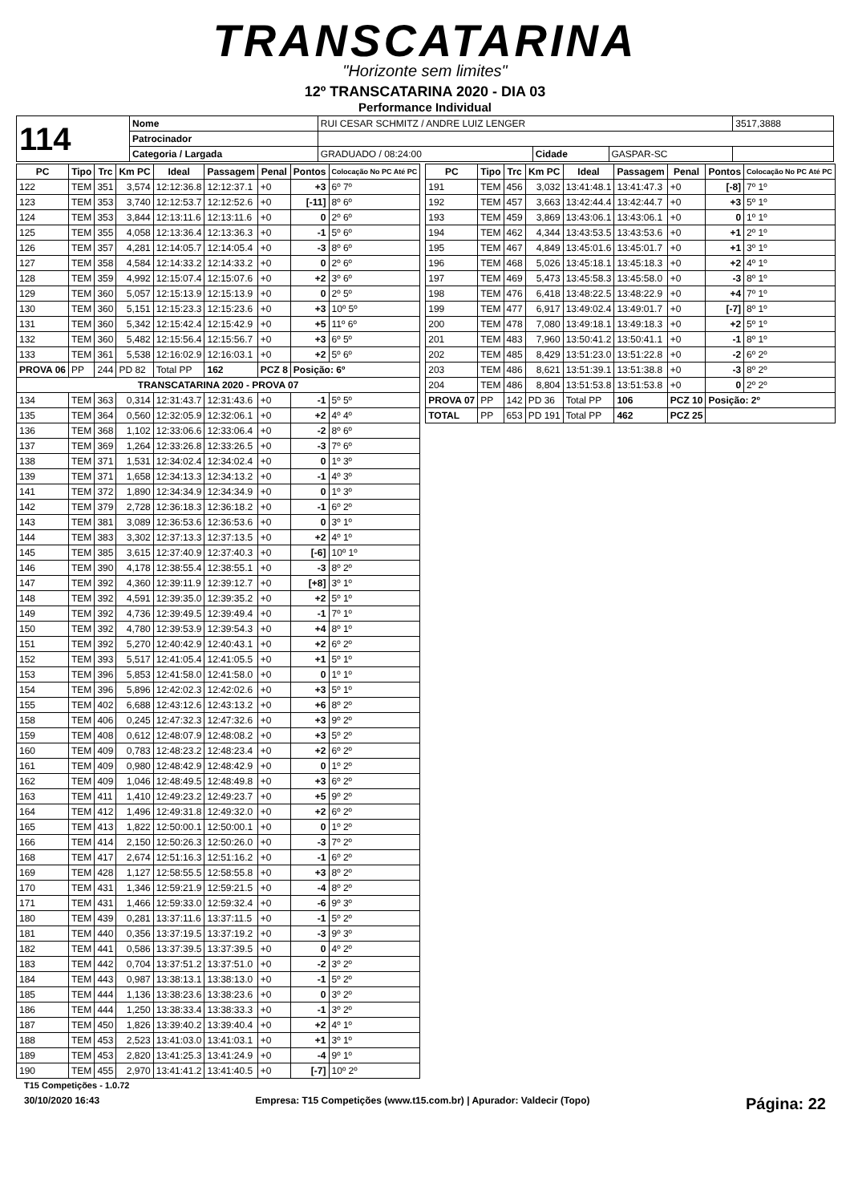TRANSCATARINA
"Horizonte sem limites"
12º TRANSCATARINA 2020 - DIA 03
Performance Individual
| 114 | Nome | RUI CESAR SCHMITZ / ANDRE LUIZ LENGER | | | 3517,3888 |
| | Patrocinador | | | | |
| | Categoria / Largada | GRADUADO / 08:24:00 | Cidade | GASPAR-SC | |
| PC | Tipo | Trc | Km PC | Ideal | Passagem | Penal | Pontos | Colocação No PC Até PC |
| --- | --- | --- | --- | --- | --- | --- | --- | --- |
| 122 | TEM | 351 | 3,574 | 12:12:36.8 | 12:12:37.1 | +0 | +3 | 6º 7º |
| 123 | TEM | 353 | 3,740 | 12:12:53.7 | 12:12:52.6 | +0 | [-11] | 8º 6º |
| 124 | TEM | 353 | 3,844 | 12:13:11.6 | 12:13:11.6 | +0 | 0 | 2º 6º |
| 125 | TEM | 355 | 4,058 | 12:13:36.4 | 12:13:36.3 | +0 | -1 | 5º 6º |
| 126 | TEM | 357 | 4,281 | 12:14:05.7 | 12:14:05.4 | +0 | -3 | 8º 6º |
| 127 | TEM | 358 | 4,584 | 12:14:33.2 | 12:14:33.2 | +0 | 0 | 2º 6º |
| 128 | TEM | 359 | 4,992 | 12:15:07.4 | 12:15:07.6 | +0 | +2 | 3º 6º |
| 129 | TEM | 360 | 5,057 | 12:15:13.9 | 12:15:13.9 | +0 | 0 | 2º 5º |
| 130 | TEM | 360 | 5,151 | 12:15:23.3 | 12:15:23.6 | +0 | +3 | 10º 5º |
| 131 | TEM | 360 | 5,342 | 12:15:42.4 | 12:15:42.9 | +0 | +5 | 11º 6º |
| 132 | TEM | 360 | 5,482 | 12:15:56.4 | 12:15:56.7 | +0 | +3 | 6º 5º |
| 133 | TEM | 361 | 5,538 | 12:16:02.9 | 12:16:03.1 | +0 | +2 | 5º 6º |
| PROVA 06 | PP | 244 | PD 82 | Total PP | 162 | PCZ 8 | Posição: 6º | |
| TRANSCATARINA 2020 - PROVA 07 | | | | | | | | |
| 134 | TEM | 363 | 0,314 | 12:31:43.7 | 12:31:43.6 | +0 | -1 | 5º 5º |
| 135 | TEM | 364 | 0,560 | 12:32:05.9 | 12:32:06.1 | +0 | +2 | 4º 4º |
| 136 | TEM | 368 | 1,102 | 12:33:06.6 | 12:33:06.4 | +0 | -2 | 8º 6º |
| 137 | TEM | 369 | 1,264 | 12:33:26.8 | 12:33:26.5 | +0 | -3 | 7º 6º |
| 138 | TEM | 371 | 1,531 | 12:34:02.4 | 12:34:02.4 | +0 | 0 | 1º 3º |
| 139 | TEM | 371 | 1,658 | 12:34:13.3 | 12:34:13.2 | +0 | -1 | 4º 3º |
| 141 | TEM | 372 | 1,890 | 12:34:34.9 | 12:34:34.9 | +0 | 0 | 1º 3º |
| 142 | TEM | 379 | 2,728 | 12:36:18.3 | 12:36:18.2 | +0 | -1 | 6º 2º |
| 143 | TEM | 381 | 3,089 | 12:36:53.6 | 12:36:53.6 | +0 | 0 | 3º 1º |
| 144 | TEM | 383 | 3,302 | 12:37:13.3 | 12:37:13.5 | +0 | +2 | 4º 1º |
| 145 | TEM | 385 | 3,615 | 12:37:40.9 | 12:37:40.3 | +0 | [-6] | 10º 1º |
| 146 | TEM | 390 | 4,178 | 12:38:55.4 | 12:38:55.1 | +0 | -3 | 8º 2º |
| 147 | TEM | 392 | 4,360 | 12:39:11.9 | 12:39:12.7 | +0 | [+8] | 3º 1º |
| 148 | TEM | 392 | 4,591 | 12:39:35.0 | 12:39:35.2 | +0 | +2 | 5º 1º |
| 149 | TEM | 392 | 4,736 | 12:39:49.5 | 12:39:49.4 | +0 | -1 | 7º 1º |
| 150 | TEM | 392 | 4,780 | 12:39:53.9 | 12:39:54.3 | +0 | +4 | 8º 1º |
| 151 | TEM | 392 | 5,270 | 12:40:42.9 | 12:40:43.1 | +0 | +2 | 6º 2º |
| 152 | TEM | 393 | 5,517 | 12:41:05.4 | 12:41:05.5 | +0 | +1 | 5º 1º |
| 153 | TEM | 396 | 5,853 | 12:41:58.0 | 12:41:58.0 | +0 | 0 | 1º 1º |
| 154 | TEM | 396 | 5,896 | 12:42:02.3 | 12:42:02.6 | +0 | +3 | 5º 1º |
| 155 | TEM | 402 | 6,688 | 12:43:12.6 | 12:43:13.2 | +0 | +6 | 8º 2º |
| 158 | TEM | 406 | 0,245 | 12:47:32.3 | 12:47:32.6 | +0 | +3 | 9º 2º |
| 159 | TEM | 408 | 0,612 | 12:48:07.9 | 12:48:08.2 | +0 | +3 | 5º 2º |
| 160 | TEM | 409 | 0,783 | 12:48:23.2 | 12:48:23.4 | +0 | +2 | 6º 2º |
| 161 | TEM | 409 | 0,980 | 12:48:42.9 | 12:48:42.9 | +0 | 0 | 1º 2º |
| 162 | TEM | 409 | 1,046 | 12:48:49.5 | 12:48:49.8 | +0 | +3 | 6º 2º |
| 163 | TEM | 411 | 1,410 | 12:49:23.2 | 12:49:23.7 | +0 | +5 | 9º 2º |
| 164 | TEM | 412 | 1,496 | 12:49:31.8 | 12:49:32.0 | +0 | +2 | 6º 2º |
| 165 | TEM | 413 | 1,822 | 12:50:00.1 | 12:50:00.1 | +0 | 0 | 1º 2º |
| 166 | TEM | 414 | 2,150 | 12:50:26.3 | 12:50:26.0 | +0 | -3 | 7º 2º |
| 168 | TEM | 417 | 2,674 | 12:51:16.3 | 12:51:16.2 | +0 | -1 | 6º 2º |
| 169 | TEM | 428 | 1,127 | 12:58:55.5 | 12:58:55.8 | +0 | +3 | 8º 2º |
| 170 | TEM | 431 | 1,346 | 12:59:21.9 | 12:59:21.5 | +0 | -4 | 8º 2º |
| 171 | TEM | 431 | 1,466 | 12:59:33.0 | 12:59:32.4 | +0 | -6 | 9º 3º |
| 180 | TEM | 439 | 0,281 | 13:37:11.6 | 13:37:11.5 | +0 | -1 | 5º 2º |
| 181 | TEM | 440 | 0,356 | 13:37:19.5 | 13:37:19.2 | +0 | -3 | 9º 3º |
| 182 | TEM | 441 | 0,586 | 13:37:39.5 | 13:37:39.5 | +0 | 0 | 4º 2º |
| 183 | TEM | 442 | 0,704 | 13:37:51.2 | 13:37:51.0 | +0 | -2 | 3º 2º |
| 184 | TEM | 443 | 0,987 | 13:38:13.1 | 13:38:13.0 | +0 | -1 | 5º 2º |
| 185 | TEM | 444 | 1,136 | 13:38:23.6 | 13:38:23.6 | +0 | 0 | 3º 2º |
| 186 | TEM | 444 | 1,250 | 13:38:33.4 | 13:38:33.3 | +0 | -1 | 3º 2º |
| 187 | TEM | 450 | 1,826 | 13:39:40.2 | 13:39:40.4 | +0 | +2 | 4º 1º |
| 188 | TEM | 453 | 2,523 | 13:41:03.0 | 13:41:03.1 | +0 | +1 | 3º 1º |
| 189 | TEM | 453 | 2,820 | 13:41:25.3 | 13:41:24.9 | +0 | -4 | 9º 1º |
| 190 | TEM | 455 | 2,970 | 13:41:41.2 | 13:41:40.5 | +0 | [-7] | 10º 2º |
| PC | Tipo | Trc | Km PC | Ideal | Passagem | Penal | Pontos | Colocação No PC Até PC |
| --- | --- | --- | --- | --- | --- | --- | --- | --- |
| 191 | TEM | 456 | 3,032 | 13:41:48.1 | 13:41:47.3 | +0 | [-8] | 7º 1º |
| 192 | TEM | 457 | 3,663 | 13:42:44.4 | 13:42:44.7 | +0 | +3 | 5º 1º |
| 193 | TEM | 459 | 3,869 | 13:43:06.1 | 13:43:06.1 | +0 | 0 | 1º 1º |
| 194 | TEM | 462 | 4,344 | 13:43:53.5 | 13:43:53.6 | +0 | +1 | 2º 1º |
| 195 | TEM | 467 | 4,849 | 13:45:01.6 | 13:45:01.7 | +0 | +1 | 3º 1º |
| 196 | TEM | 468 | 5,026 | 13:45:18.1 | 13:45:18.3 | +0 | +2 | 4º 1º |
| 197 | TEM | 469 | 5,473 | 13:45:58.3 | 13:45:58.0 | +0 | -3 | 8º 1º |
| 198 | TEM | 476 | 6,418 | 13:48:22.5 | 13:48:22.9 | +0 | +4 | 7º 1º |
| 199 | TEM | 477 | 6,917 | 13:49:02.4 | 13:49:01.7 | +0 | [-7] | 8º 1º |
| 200 | TEM | 478 | 7,080 | 13:49:18.1 | 13:49:18.3 | +0 | +2 | 5º 1º |
| 201 | TEM | 483 | 7,960 | 13:50:41.2 | 13:50:41.1 | +0 | -1 | 8º 1º |
| 202 | TEM | 485 | 8,429 | 13:51:23.0 | 13:51:22.8 | +0 | -2 | 6º 2º |
| 203 | TEM | 486 | 8,621 | 13:51:39.1 | 13:51:38.8 | +0 | -3 | 8º 2º |
| 204 | TEM | 486 | 8,804 | 13:51:53.8 | 13:51:53.8 | +0 | 0 | 2º 2º |
| PROVA 07 | PP | 142 | PD 36 | Total PP | 106 | PCZ 10 | Posição: 2º | |
| TOTAL | PP | 653 | PD 191 | Total PP | 462 | PCZ 25 | | |
T15 Competições - 1.0.72
30/10/2020 16:43 Empresa: T15 Competições (www.t15.com.br) | Apurador: Valdecir (Topo) Página: 22